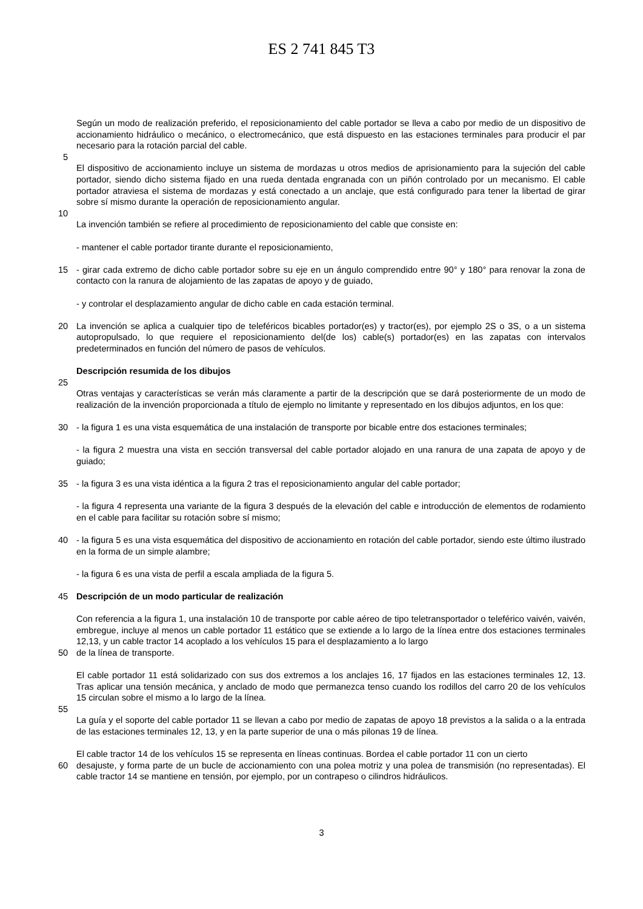ES 2 741 845 T3
Según un modo de realización preferido, el reposicionamiento del cable portador se lleva a cabo por medio de un dispositivo de accionamiento hidráulico o mecánico, o electromecánico, que está dispuesto en las estaciones terminales para producir el par necesario para la rotación parcial del cable.
5
El dispositivo de accionamiento incluye un sistema de mordazas u otros medios de aprisionamiento para la sujeción del cable portador, siendo dicho sistema fijado en una rueda dentada engranada con un piñón controlado por un mecanismo. El cable portador atraviesa el sistema de mordazas y está conectado a un anclaje, que está configurado para tener la libertad de girar sobre sí mismo durante la operación de reposicionamiento angular.
10
La invención también se refiere al procedimiento de reposicionamiento del cable que consiste en:
- mantener el cable portador tirante durante el reposicionamiento,
15 - girar cada extremo de dicho cable portador sobre su eje en un ángulo comprendido entre 90° y 180° para renovar la zona de contacto con la ranura de alojamiento de las zapatas de apoyo y de guiado,
- y controlar el desplazamiento angular de dicho cable en cada estación terminal.
20 La invención se aplica a cualquier tipo de teleféricos bicables portador(es) y tractor(es), por ejemplo 2S o 3S, o a un sistema autopropulsado, lo que requiere el reposicionamiento del(de los) cable(s) portador(es) en las zapatas con intervalos predeterminados en función del número de pasos de vehículos.
Descripción resumida de los dibujos
25
Otras ventajas y características se verán más claramente a partir de la descripción que se dará posteriormente de un modo de realización de la invención proporcionada a título de ejemplo no limitante y representado en los dibujos adjuntos, en los que:
30 - la figura 1 es una vista esquemática de una instalación de transporte por bicable entre dos estaciones terminales;
- la figura 2 muestra una vista en sección transversal del cable portador alojado en una ranura de una zapata de apoyo y de guiado;
35 - la figura 3 es una vista idéntica a la figura 2 tras el reposicionamiento angular del cable portador;
- la figura 4 representa una variante de la figura 3 después de la elevación del cable e introducción de elementos de rodamiento en el cable para facilitar su rotación sobre sí mismo;
40 - la figura 5 es una vista esquemática del dispositivo de accionamiento en rotación del cable portador, siendo este último ilustrado en la forma de un simple alambre;
- la figura 6 es una vista de perfil a escala ampliada de la figura 5.
45 Descripción de un modo particular de realización
Con referencia a la figura 1, una instalación 10 de transporte por cable aéreo de tipo teletransportador o teleférico vaivén, vaivén, embregue, incluye al menos un cable portador 11 estático que se extiende a lo largo de la línea entre dos estaciones terminales 12,13, y un cable tractor 14 acoplado a los vehículos 15 para el desplazamiento a lo largo
50 de la línea de transporte.
El cable portador 11 está solidarizado con sus dos extremos a los anclajes 16, 17 fijados en las estaciones terminales 12, 13. Tras aplicar una tensión mecánica, y anclado de modo que permanezca tenso cuando los rodillos del carro 20 de los vehículos 15 circulan sobre el mismo a lo largo de la línea.
55
La guía y el soporte del cable portador 11 se llevan a cabo por medio de zapatas de apoyo 18 previstos a la salida o a la entrada de las estaciones terminales 12, 13, y en la parte superior de una o más pilonas 19 de línea.
El cable tractor 14 de los vehículos 15 se representa en líneas continuas. Bordea el cable portador 11 con un cierto
60 desajuste, y forma parte de un bucle de accionamiento con una polea motriz y una polea de transmisión (no representadas). El cable tractor 14 se mantiene en tensión, por ejemplo, por un contrapeso o cilindros hidráulicos.
3